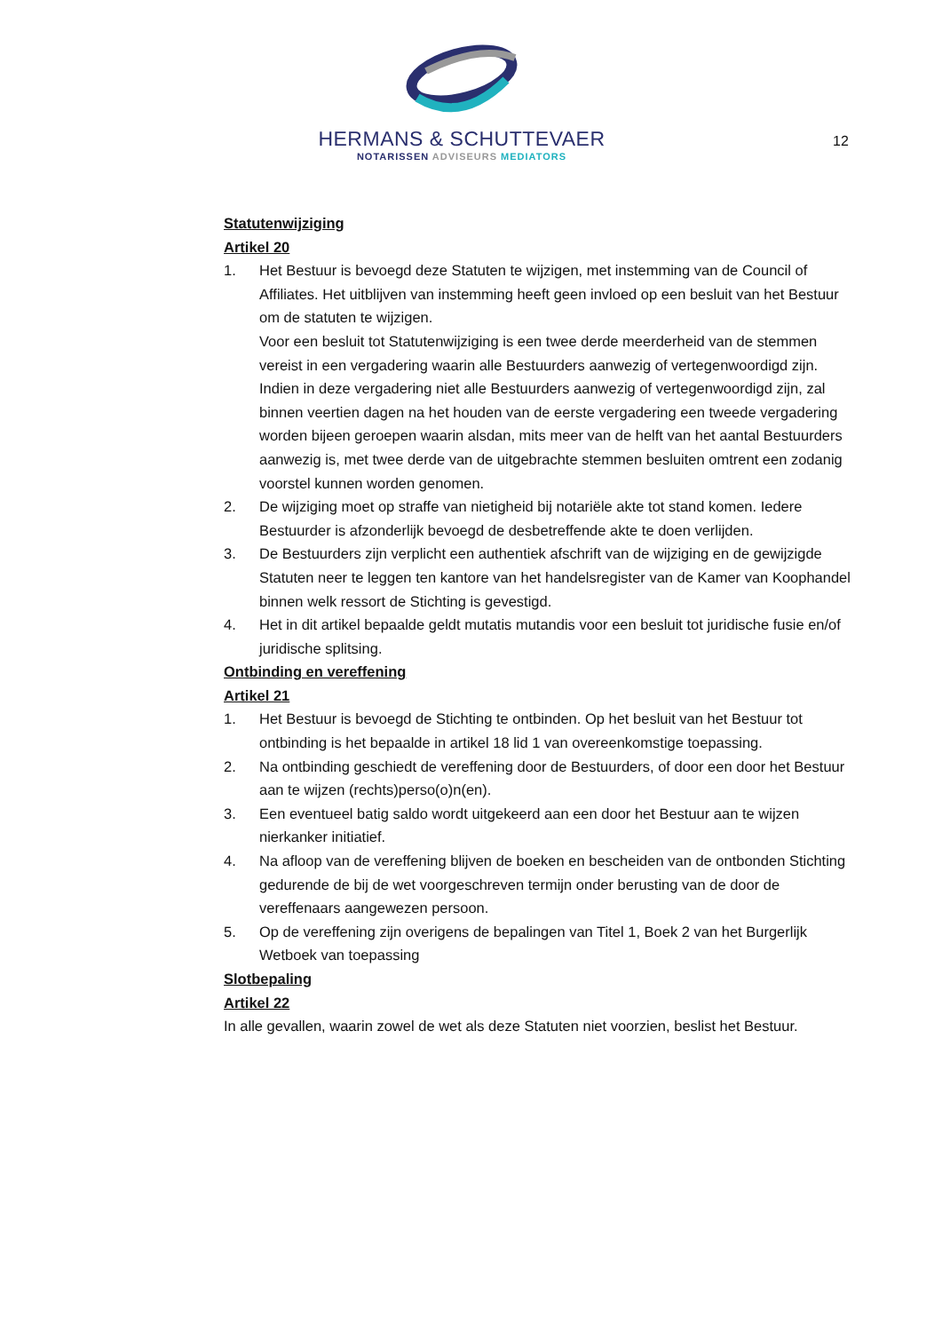HERMANS & SCHUTTEVAER
NOTARISSEN ADVISEURS MEDIATORS
12
Statutenwijziging
Artikel 20
1. Het Bestuur is bevoegd deze Statuten te wijzigen, met instemming van de Council of Affiliates. Het uitblijven van instemming heeft geen invloed op een besluit van het Bestuur om de statuten te wijzigen.
Voor een besluit tot Statutenwijziging is een twee derde meerderheid van de stemmen vereist in een vergadering waarin alle Bestuurders aanwezig of vertegenwoordigd zijn. Indien in deze vergadering niet alle Bestuurders aanwezig of vertegenwoordigd zijn, zal binnen veertien dagen na het houden van de eerste vergadering een tweede vergadering worden bijeen geroepen waarin alsdan, mits meer van de helft van het aantal Bestuurders aanwezig is, met twee derde van de uitgebrachte stemmen besluiten omtrent een zodanig voorstel kunnen worden genomen.
2. De wijziging moet op straffe van nietigheid bij notariële akte tot stand komen. Iedere Bestuurder is afzonderlijk bevoegd de desbetreffende akte te doen verlijden.
3. De Bestuurders zijn verplicht een authentiek afschrift van de wijziging en de gewijzigde Statuten neer te leggen ten kantore van het handelsregister van de Kamer van Koophandel binnen welk ressort de Stichting is gevestigd.
4. Het in dit artikel bepaalde geldt mutatis mutandis voor een besluit tot juridische fusie en/of juridische splitsing.
Ontbinding en vereffening
Artikel 21
1. Het Bestuur is bevoegd de Stichting te ontbinden. Op het besluit van het Bestuur tot ontbinding is het bepaalde in artikel 18 lid 1 van overeenkomstige toepassing.
2. Na ontbinding geschiedt de vereffening door de Bestuurders, of door een door het Bestuur aan te wijzen (rechts)perso(o)n(en).
3. Een eventueel batig saldo wordt uitgekeerd aan een door het Bestuur aan te wijzen nierkanker initiatief.
4. Na afloop van de vereffening blijven de boeken en bescheiden van de ontbonden Stichting gedurende de bij de wet voorgeschreven termijn onder berusting van de door de vereffenaars aangewezen persoon.
5. Op de vereffening zijn overigens de bepalingen van Titel 1, Boek 2 van het Burgerlijk Wetboek van toepassing
Slotbepaling
Artikel 22
In alle gevallen, waarin zowel de wet als deze Statuten niet voorzien, beslist het Bestuur.